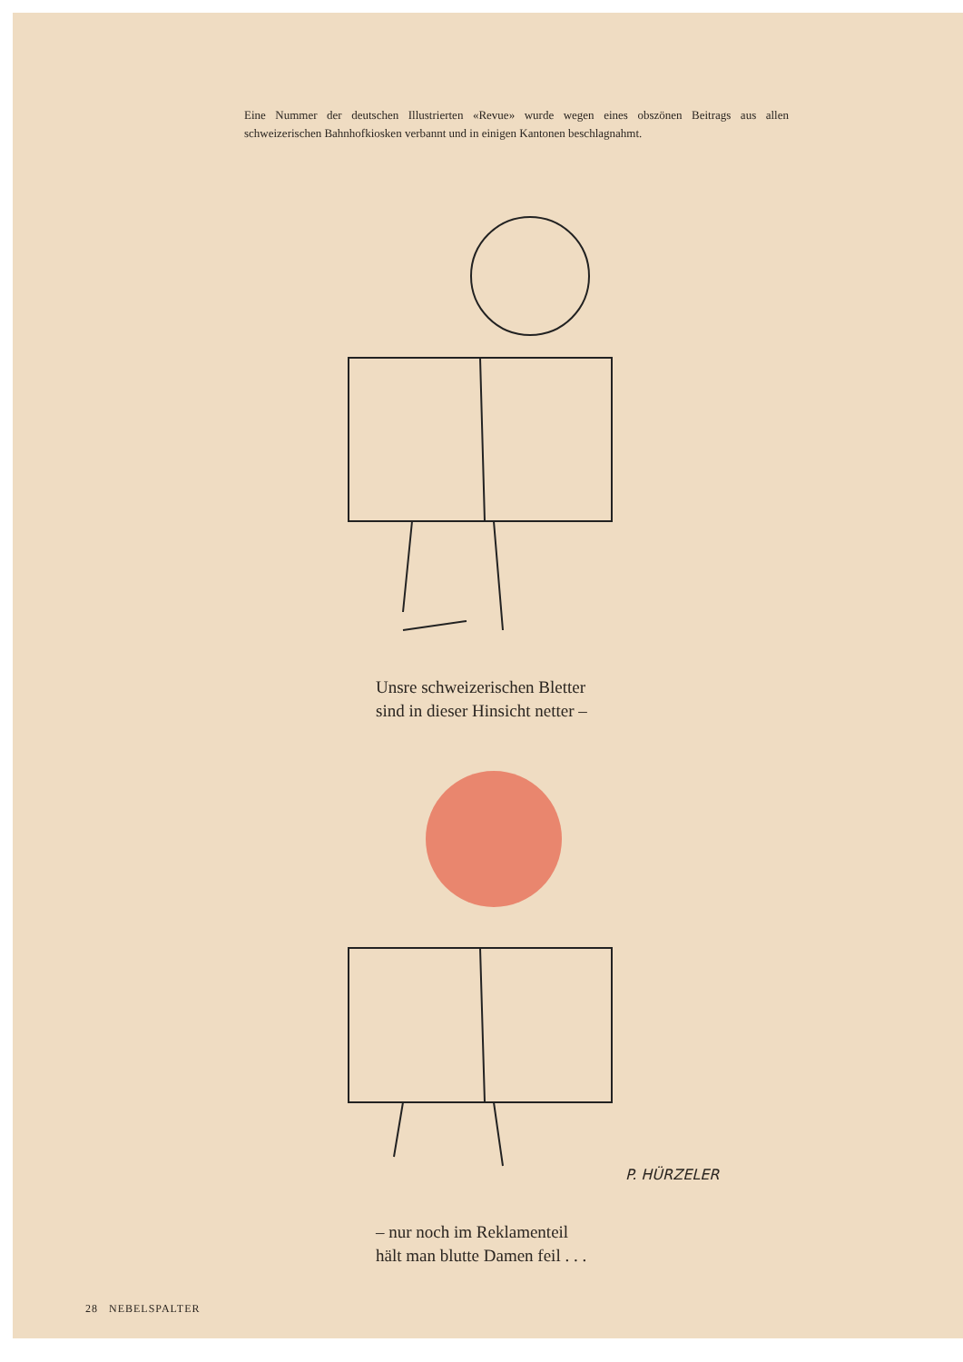Eine Nummer der deutschen Illustrierten «Revue» wurde wegen eines obszönen Beitrags aus allen schweizerischen Bahnhofkiosken verbannt und in einigen Kantonen beschlagnahmt.
Unsre schweizerischen Bletter
sind in dieser Hinsicht netter –
P. HÜRZELER
– nur noch im Reklamenteil
hält man blutte Damen feil . . .
28 NEBELSPALTER